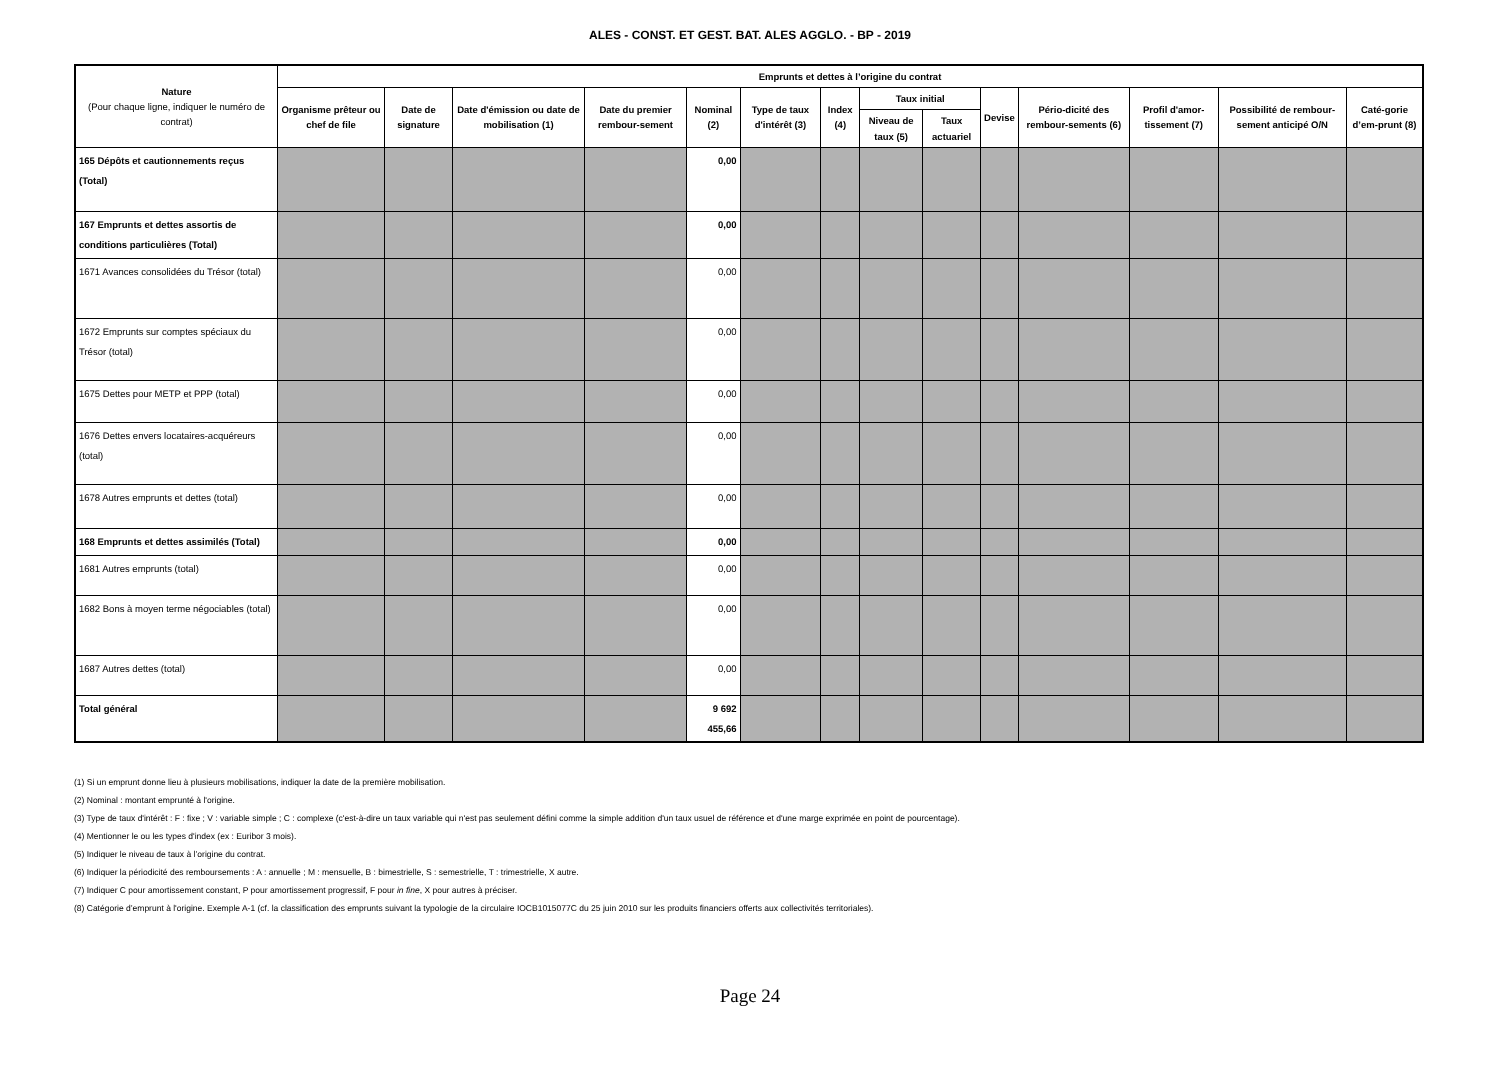ALES - CONST. ET GEST. BAT. ALES AGGLO. - BP - 2019
| Nature (Pour chaque ligne, indiquer le numéro de contrat) | Emprunts et dettes à l’origine du contrat | | | | | | | | | | | | | |
| --- | --- | --- | --- | --- | --- | --- | --- | --- | --- | --- | --- | --- | --- | --- |
| | Organisme prêteur ou chef de file | Date de signature | Date d'émission ou date de mobilisation (1) | Date du premier rembour-sement | Nominal (2) | Type de taux d'intérêt (3) | Index (4) | Taux initial | | Devise | Pério-dicité des rembour-sements (6) | Profil d'amor-tissement (7) | Possibilité de rembour-sement anticipé O/N | Caté-gorie d’em-prunt (8) |
| | | | | | | | | Niveau de taux (5) | Taux actuariel | | | | | |
| 165 Dépôts et cautionnements reçus (Total) | | | | | 0,00 | | | | | | | | | |
| 167 Emprunts et dettes assortis de conditions particulières (Total) | | | | | 0,00 | | | | | | | | | |
| 1671 Avances consolidées du Trésor (total) | | | | | 0,00 | | | | | | | | | |
| 1672 Emprunts sur comptes spéciaux du Trésor (total) | | | | | 0,00 | | | | | | | | | |
| 1675 Dettes pour METP et PPP (total) | | | | | 0,00 | | | | | | | | | |
| 1676 Dettes envers locataires-acquéreurs (total) | | | | | 0,00 | | | | | | | | | |
| 1678 Autres emprunts et dettes (total) | | | | | 0,00 | | | | | | | | | |
| 168 Emprunts et dettes assimilés (Total) | | | | | 0,00 | | | | | | | | | |
| 1681 Autres emprunts (total) | | | | | 0,00 | | | | | | | | | |
| 1682 Bons à moyen terme négociables (total) | | | | | 0,00 | | | | | | | | | |
| 1687 Autres dettes (total) | | | | | 0,00 | | | | | | | | | |
| Total général | | | | | 9 692 455,66 | | | | | | | | | |
(1) Si un emprunt donne lieu à plusieurs mobilisations, indiquer la date de la première mobilisation.
(2) Nominal : montant emprunté à l'origine.
(3) Type de taux d'intérêt : F : fixe ; V : variable simple ; C : complexe (c'est-à-dire un taux variable qui n'est pas seulement défini comme la simple addition d'un taux usuel de référence et d'une marge exprimée en point de pourcentage).
(4) Mentionner le ou les types d'index (ex : Euribor 3 mois).
(5) Indiquer le niveau de taux à l’origine du contrat.
(6) Indiquer la périodicité des remboursements : A : annuelle ; M : mensuelle, B : bimestrielle, S : semestrielle, T : trimestrielle, X autre.
(7) Indiquer C pour amortissement constant, P pour amortissement progressif, F pour in fine, X pour autres à préciser.
(8) Catégorie d’emprunt à l'origine. Exemple A-1 (cf. la classification des emprunts suivant la typologie de la circulaire IOCB1015077C du 25 juin 2010 sur les produits financiers offerts aux collectivités territoriales).
Page 24